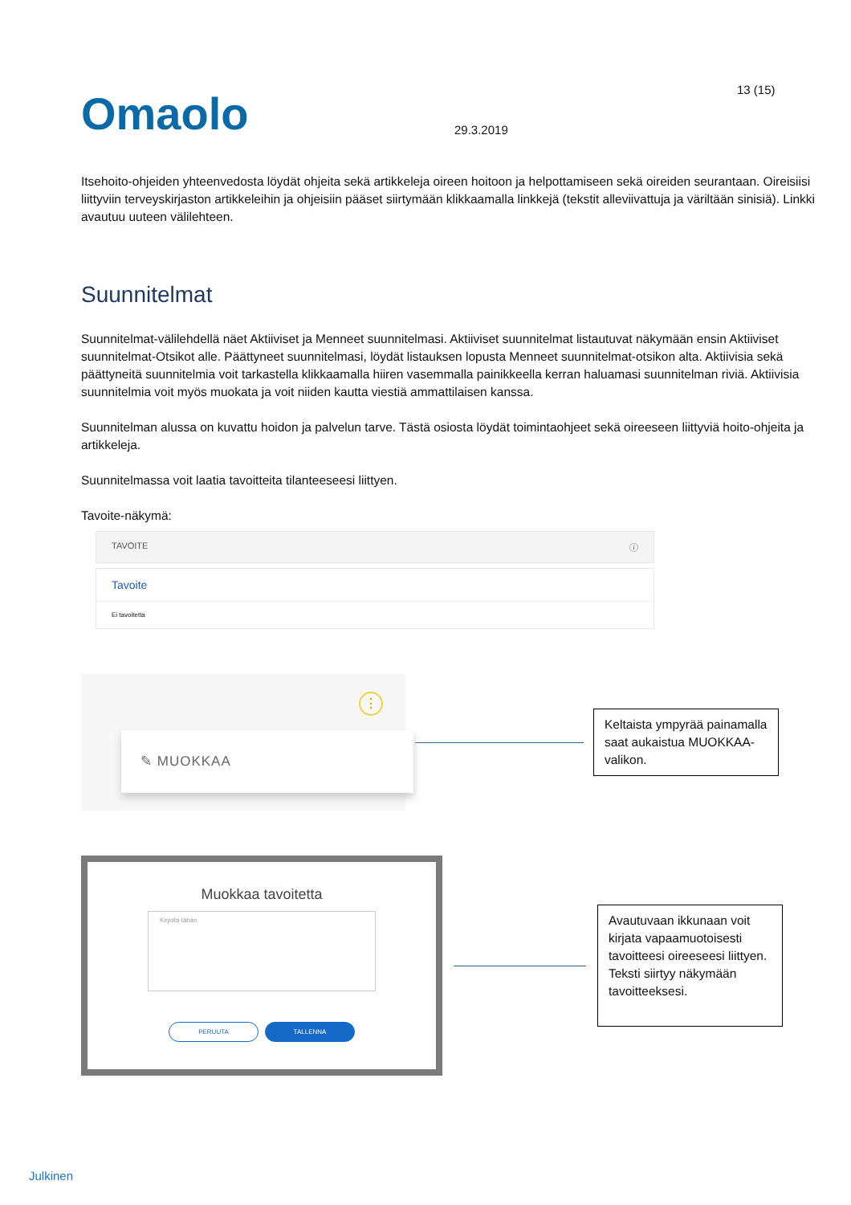13 (15)
Omaolo
29.3.2019
Itsehoito-ohjeiden yhteenvedosta löydät ohjeita sekä artikkeleja oireen hoitoon ja helpottamiseen sekä oireiden seurantaan. Oireisiisi liittyviin terveyskirjaston artikkeleihin ja ohjeisiin pääset siirtymään klikkaamalla linkkejä (tekstit alleviivattuja ja väriltään sinisiä). Linkki avautuu uuteen välilehteen.
Suunnitelmat
Suunnitelmat-välilehdellä näet Aktiiviset ja Menneet suunnitelmasi. Aktiiviset suunnitelmat listautuvat näkymään ensin Aktiiviset suunnitelmat-Otsikot alle. Päättyneet suunnitelmasi, löydät listauksen lopusta Menneet suunnitelmat-otsikon alta. Aktiivisia sekä päättyneitä suunnitelmia voit tarkastella klikkaamalla hiiren vasemmalla painikkeella kerran haluamasi suunnitelman riviä. Aktiivisia suunnitelmia voit myös muokata ja voit niiden kautta viestiä ammattilaisen kanssa.
Suunnitelman alussa on kuvattu hoidon ja palvelun tarve. Tästä osiosta löydät toimintaohjeet sekä oireeseen liittyviä hoito-ohjeita ja artikkeleja.
Suunnitelmassa voit laatia tavoitteita tilanteeseesi liittyen.
Tavoite-näkymä:
TAVOITE ⓘ
Tavoite
Ei tavoitetta
⋮
✎ MUOKKAA
Keltaista ympyrää painamalla saat aukaistua MUOKKAA-valikon.
Muokkaa tavoitetta
Kirjoita tähän
PERUUTA TALLENNA
Avautuvaan ikkunaan voit kirjata vapaamuotoisesti tavoitteesi oireeseesi liittyen. Teksti siirtyy näkymään tavoitteeksesi.
Julkinen